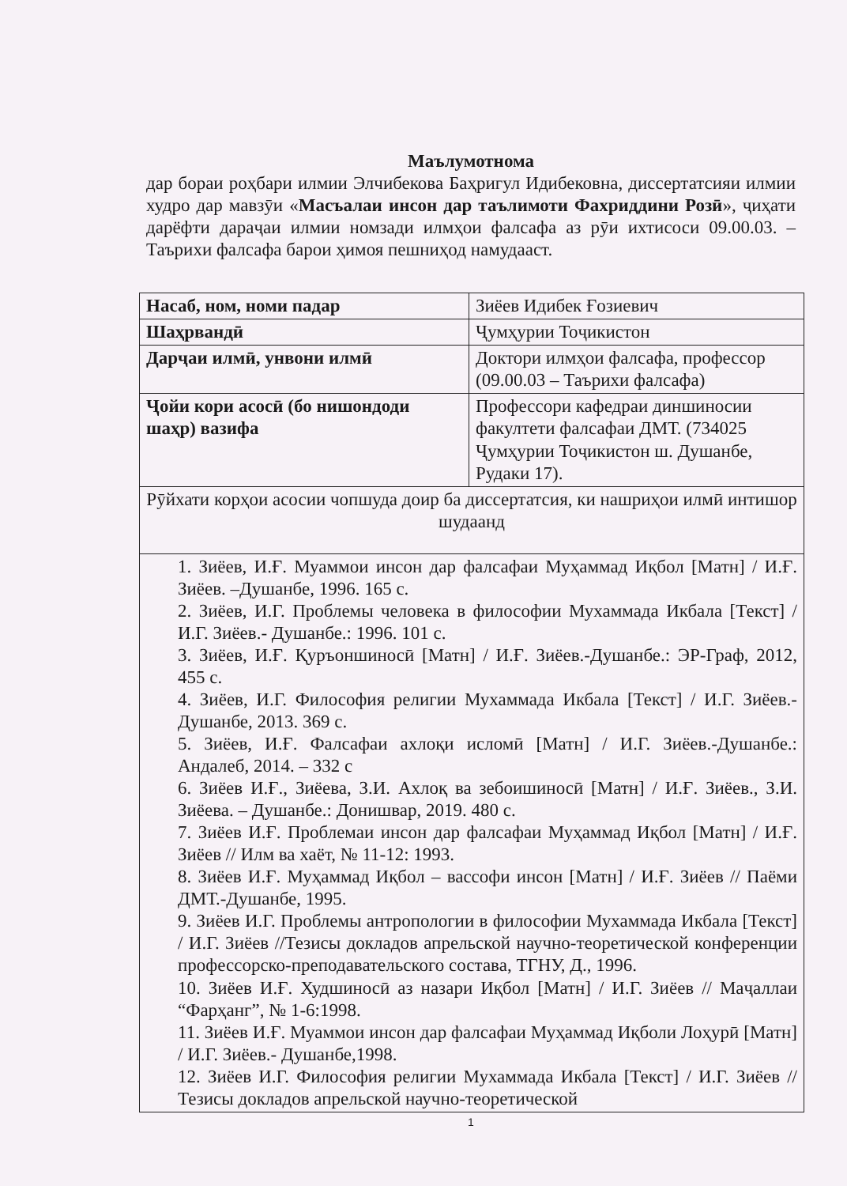Маълумотнома
дар бораи роҳбари илмии Элчибекова Баҳригул Идибековна, диссертатсияи илмии худро дар мавзӯи «Масъалаи инсон дар таълимоти Фахриддини Розӣ», ҷиҳати дарёфти дараҷаи илмии номзади илмҳои фалсафа аз рӯи ихтисоси 09.00.03. – Таърихи фалсафа барои ҳимоя пешниҳод намудааст.
| Насаб, ном, номи падар | Зиёев Идибек Ғозиевич |
| Шаҳрвандӣ | Ҷумҳурии Тоҷикистон |
| Дарҷаи илмӣ, унвони илмӣ | Доктори илмҳои фалсафа, профессор (09.00.03 – Таърихи фалсафа) |
| Ҷойи кори асосӣ (бо нишондоди шаҳр) вазифа | Профессори кафедраи диншиносии факултети фалсафаи ДМТ. (734025 Ҷумҳурии Тоҷикистон ш. Душанбе, Рудаки 17). |
| Рӯйхати корҳои асосии чопшуда доир ба диссертатсия, ки нашриҳои илмӣ интишор шудаанд | |
| 1. Зиёев, И.Ғ. Муаммои инсон дар фалсафаи Муҳаммад Иқбол [Матн] / И.Ғ. Зиёев. –Душанбе, 1996. 165 с. 2. Зиёев, И.Г. Проблемы человека в философии Мухаммада Икбала [Текст] / И.Г. Зиёев.- Душанбе.: 1996. 101 с. 3. Зиёев, И.Ғ. Қуръоншиносӣ [Матн] / И.Ғ. Зиёев.-Душанбе.: ЭР-Граф, 2012, 455 с. 4. Зиёев, И.Г. Философия религии Мухаммада Икбала [Текст] / И.Г. Зиёев.- Душанбе, 2013. 369 с. 5. Зиёев, И.Ғ. Фалсафаи ахлоқи исломӣ [Матн] / И.Г. Зиёев.-Душанбе.: Андалеб, 2014. – 332 с 6. Зиёев И.Ғ., Зиёева, З.И. Ахлоқ ва зебоишиносӣ [Матн] / И.Ғ. Зиёев., З.И. Зиёева. – Душанбе.: Донишвар, 2019. 480 с. 7. Зиёев И.Ғ. Проблемаи инсон дар фалсафаи Муҳаммад Иқбол [Матн] / И.Ғ. Зиёев // Илм ва хаёт, № 11-12: 1993. 8. Зиёев И.Ғ. Муҳаммад Иқбол – вассофи инсон [Матн] / И.Ғ. Зиёев // Паёми ДМТ.-Душанбе, 1995. 9. Зиёев И.Г. Проблемы антропологии в философии Мухаммада Икбала [Текст] / И.Г. Зиёев //Тезисы докладов апрельской научно-теоретической конференции профессорско-преподавательского состава, ТГНУ, Д., 1996. 10. Зиёев И.Ғ. Худшиносӣ аз назари Иқбол [Матн] / И.Г. Зиёев // Маҷаллаи “Фарҳанг”, № 1-6:1998. 11. Зиёев И.Ғ. Муаммои инсон дар фалсафаи Муҳаммад Иқболи Лоҳурӣ [Матн] / И.Г. Зиёев.- Душанбе,1998. 12. Зиёев И.Г. Философия религии Мухаммада Икбала [Текст] / И.Г. Зиёев // Тезисы докладов апрельской научно-теоретической | |
1